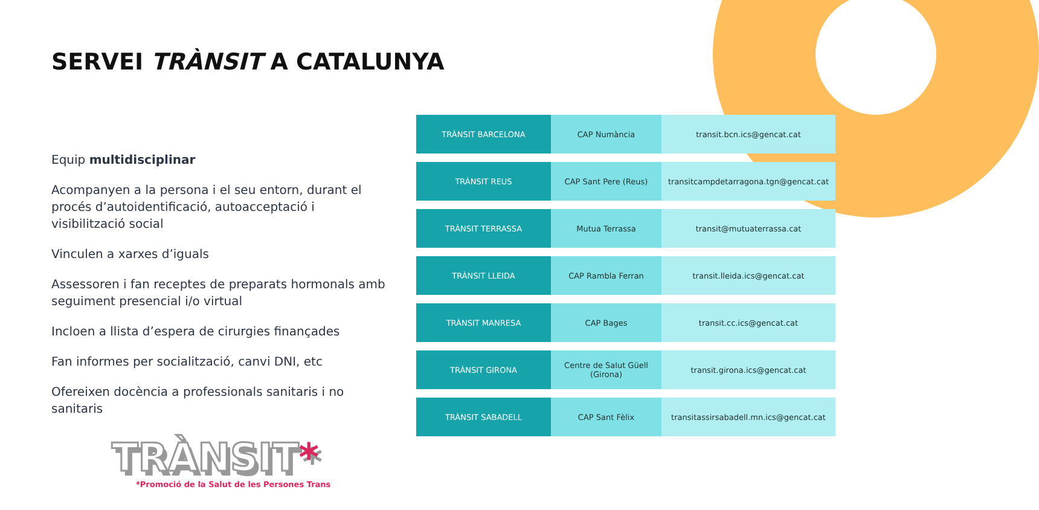SERVEI TRÀNSIT A CATALUNYA
Equip multidisciplinar
Acompanyen a la persona i el seu entorn, durant el procés d’autoidentificació, autoacceptació i visibilització social
Vinculen a xarxes d’iguals
Assessoren i fan receptes de preparats hormonals amb seguiment presencial i/o virtual
Incloen a llista d’espera de cirurgies finançades
Fan informes per socialització, canvi DNI, etc
Ofereixen docència a professionals sanitaris i no sanitaris
TRÀNSIT*
*Promoció de la Salut de les Persones Trans
| TRÀNSIT BARCELONA | CAP Numància | transit.bcn.ics@gencat.cat |
| TRÀNSIT REUS | CAP Sant Pere (Reus) | transitcampdetarragona.tgn@gencat.cat |
| TRÀNSIT TERRASSA | Mutua Terrassa | transit@mutuaterrassa.cat |
| TRÀNSIT LLEIDA | CAP Rambla Ferran | transit.lleida.ics@gencat.cat |
| TRÀNSIT MANRESA | CAP Bages | transit.cc.ics@gencat.cat |
| TRÀNSIT GIRONA | Centre de Salut Güell (Girona) | transit.girona.ics@gencat.cat |
| TRÀNSIT SABADELL | CAP Sant Fèlix | transitassirsabadell.mn.ics@gencat.cat |